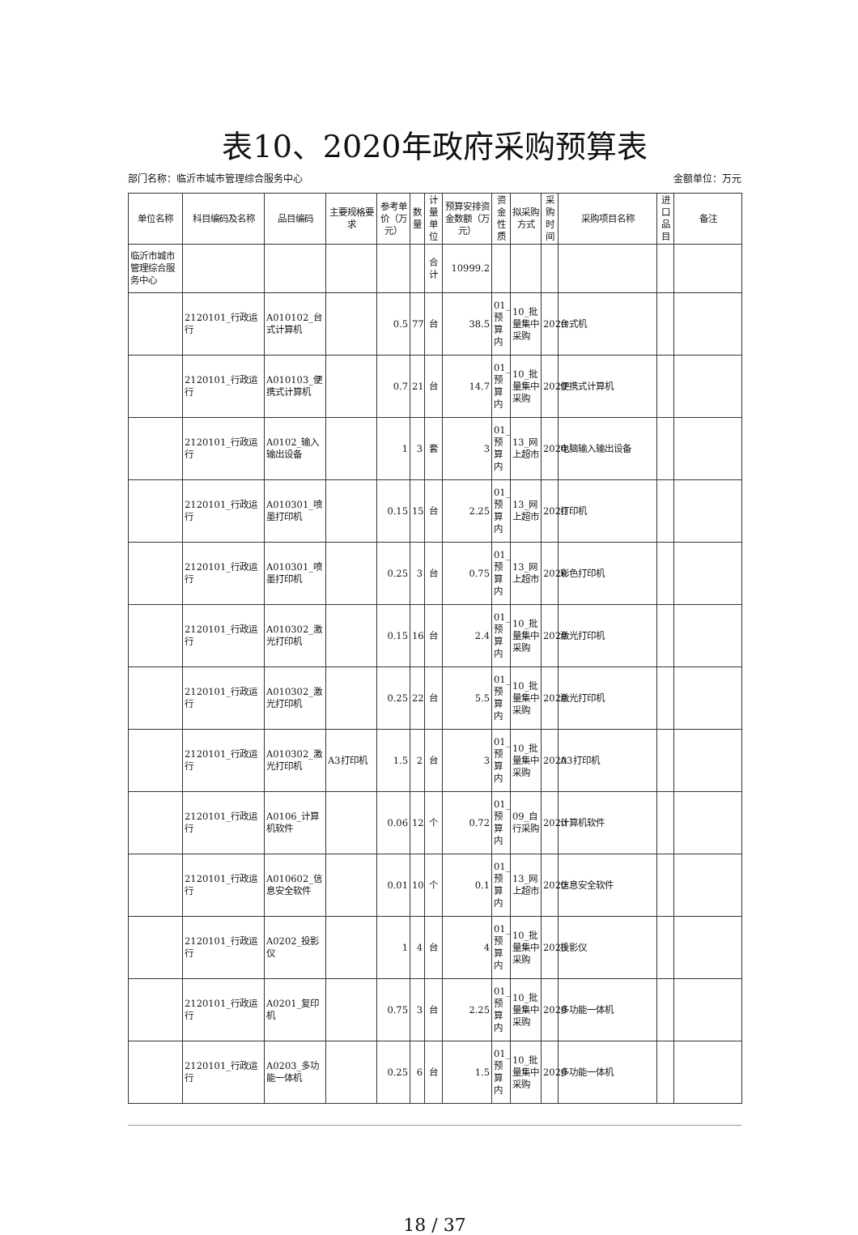表10、2020年政府采购预算表
部门名称：临沂市城市管理综合服务中心 金额单位：万元
| 单位名称 | 科目编码及名称 | 品目编码 | 主要规格要求 | 参考单价（万元） | 数量 | 计量单位 | 预算安排资金数额（万元） | 资金性质 | 拟采购方式 | 采购时间 | 采购项目名称 | 进口品目 | 备注 |
| --- | --- | --- | --- | --- | --- | --- | --- | --- | --- | --- | --- | --- | --- |
| 临沂市城市管理综合服务中心 | | | | | | 合计 | 10999.2 | | | | | | |
| | 2120101_行政运行 | A010102_台式计算机 | | 0.5 | 77 | 台 | 38.5 | 01_预算内 | 10_批量集中采购 | 2020 | 台式机 | | |
| | 2120101_行政运行 | A010103_便携式计算机 | | 0.7 | 21 | 台 | 14.7 | 01_预算内 | 10_批量集中采购 | 2020 | 便携式计算机 | | |
| | 2120101_行政运行 | A0102_输入输出设备 | | 1 | 3 | 套 | 3 | 01_预算内 | 13_网上超市 | 2020 | 电脑输入输出设备 | | |
| | 2120101_行政运行 | A010301_喷墨打印机 | | 0.15 | 15 | 台 | 2.25 | 01_预算内 | 13_网上超市 | 2020 | 打印机 | | |
| | 2120101_行政运行 | A010301_喷墨打印机 | | 0.25 | 3 | 台 | 0.75 | 01_预算内 | 13_网上超市 | 2020 | 彩色打印机 | | |
| | 2120101_行政运行 | A010302_激光打印机 | | 0.15 | 16 | 台 | 2.4 | 01_预算内 | 10_批量集中采购 | 2020 | 激光打印机 | | |
| | 2120101_行政运行 | A010302_激光打印机 | | 0.25 | 22 | 台 | 5.5 | 01_预算内 | 10_批量集中采购 | 2020 | 激光打印机 | | |
| | 2120101_行政运行 | A010302_激光打印机 | A3打印机 | 1.5 | 2 | 台 | 3 | 01_预算内 | 10_批量集中采购 | 2020 | A3打印机 | | |
| | 2120101_行政运行 | A0106_计算机软件 | | 0.06 | 12 | 个 | 0.72 | 01_预算内 | 09_自行采购 | 2020 | 计算机软件 | | |
| | 2120101_行政运行 | A010602_信息安全软件 | | 0.01 | 10 | 个 | 0.1 | 01_预算内 | 13_网上超市 | 2020 | 信息安全软件 | | |
| | 2120101_行政运行 | A0202_投影仪 | | 1 | 4 | 台 | 4 | 01_预算内 | 10_批量集中采购 | 2020 | 投影仪 | | |
| | 2120101_行政运行 | A0201_复印机 | | 0.75 | 3 | 台 | 2.25 | 01_预算内 | 10_批量集中采购 | 2020 | 多功能一体机 | | |
| | 2120101_行政运行 | A0203_多功能一体机 | | 0.25 | 6 | 台 | 1.5 | 01_预算内 | 10_批量集中采购 | 2020 | 多功能一体机 | | |
18 / 37